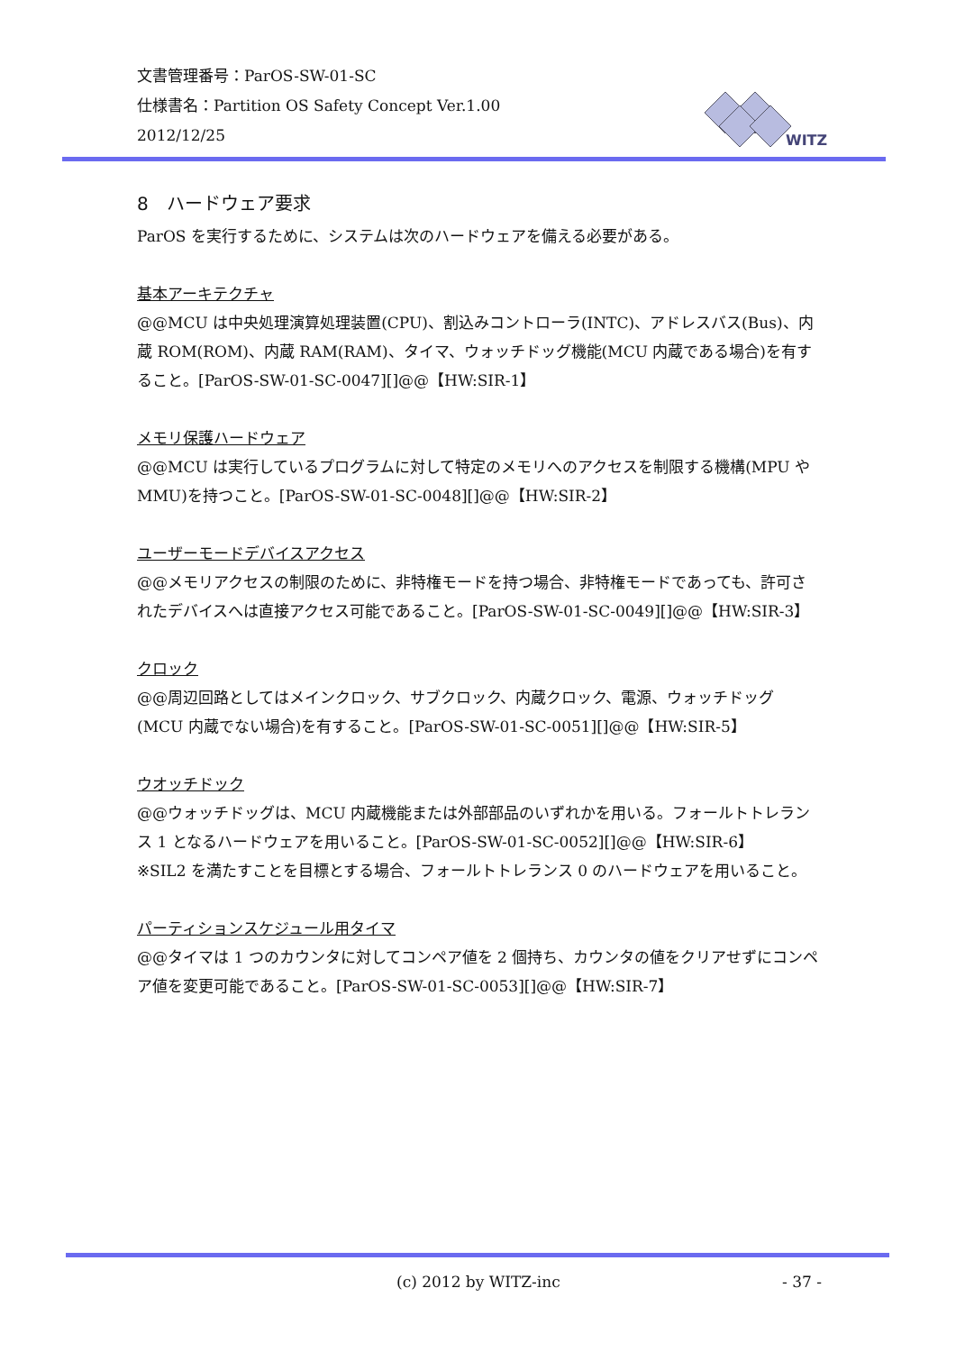文書管理番号：ParOS-SW-01-SC
仕様書名：Partition OS Safety Concept Ver.1.00
2012/12/25
WITZ
8　ハードウェア要求
ParOS を実行するために、システムは次のハードウェアを備える必要がある。
基本アーキテクチャ
@@MCU は中央処理演算処理装置(CPU)、割込みコントローラ(INTC)、アドレスバス(Bus)、内蔵 ROM(ROM)、内蔵 RAM(RAM)、タイマ、ウォッチドッグ機能(MCU 内蔵である場合)を有すること。[ParOS-SW-01-SC-0047][]@@【HW:SIR-1】
メモリ保護ハードウェア
@@MCU は実行しているプログラムに対して特定のメモリへのアクセスを制限する機構(MPU や MMU)を持つこと。[ParOS-SW-01-SC-0048][]@@【HW:SIR-2】
ユーザーモードデバイスアクセス
@@メモリアクセスの制限のために、非特権モードを持つ場合、非特権モードであっても、許可されたデバイスへは直接アクセス可能であること。[ParOS-SW-01-SC-0049][]@@【HW:SIR-3】
クロック
@@周辺回路としてはメインクロック、サブクロック、内蔵クロック、電源、ウォッチドッグ(MCU 内蔵でない場合)を有すること。[ParOS-SW-01-SC-0051][]@@【HW:SIR-5】
ウオッチドック
@@ウォッチドッグは、MCU 内蔵機能または外部部品のいずれかを用いる。フォールトトレランス 1 となるハードウェアを用いること。[ParOS-SW-01-SC-0052][]@@【HW:SIR-6】
※SIL2 を満たすことを目標とする場合、フォールトトレランス 0 のハードウェアを用いること。
パーティションスケジュール用タイマ
@@タイマは 1 つのカウンタに対してコンペア値を 2 個持ち、カウンタの値をクリアせずにコンペア値を変更可能であること。[ParOS-SW-01-SC-0053][]@@【HW:SIR-7】
(c) 2012 by WITZ-inc - 37 -